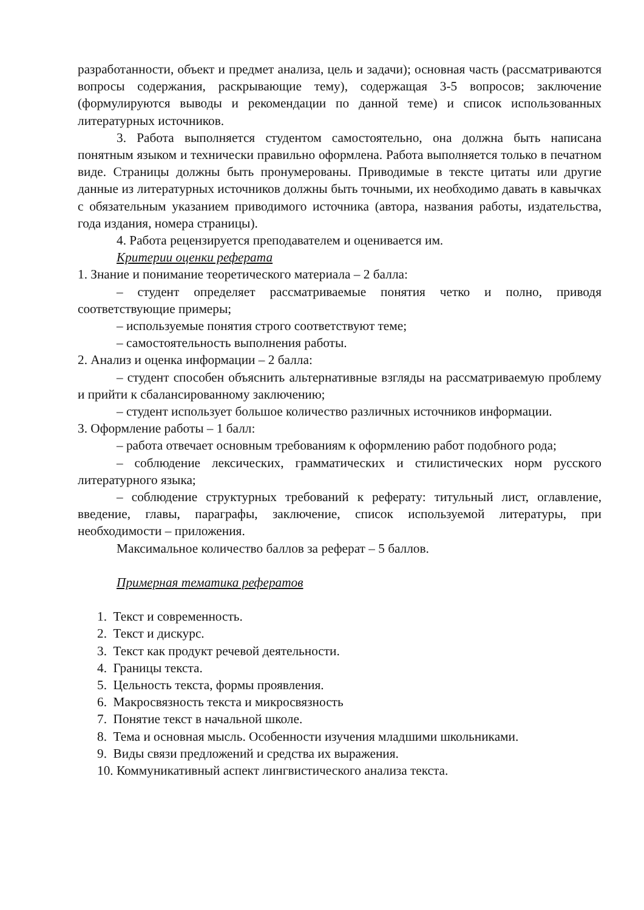разработанности, объект и предмет анализа, цель и задачи); основная часть (рассматриваются вопросы содержания, раскрывающие тему), содержащая 3-5 вопросов; заключение (формулируются выводы и рекомендации по данной теме) и список использованных литературных источников.
3. Работа выполняется студентом самостоятельно, она должна быть написана понятным языком и технически правильно оформлена. Работа выполняется только в печатном виде. Страницы должны быть пронумерованы. Приводимые в тексте цитаты или другие данные из литературных источников должны быть точными, их необходимо давать в кавычках с обязательным указанием приводимого источника (автора, названия работы, издательства, года издания, номера страницы).
4. Работа рецензируется преподавателем и оценивается им.
Критерии оценки реферата
1. Знание и понимание теоретического материала – 2 балла:
– студент определяет рассматриваемые понятия четко и полно, приводя соответствующие примеры;
– используемые понятия строго соответствуют теме;
– самостоятельность выполнения работы.
2. Анализ и оценка информации – 2 балла:
– студент способен объяснить альтернативные взгляды на рассматриваемую проблему и прийти к сбалансированному заключению;
– студент использует большое количество различных источников информации.
3. Оформление работы – 1 балл:
– работа отвечает основным требованиям к оформлению работ подобного рода;
– соблюдение лексических, грамматических и стилистических норм русского литературного языка;
– соблюдение структурных требований к реферату: титульный лист, оглавление, введение, главы, параграфы, заключение, список используемой литературы, при необходимости – приложения.
Максимальное количество баллов за реферат – 5 баллов.
Примерная тематика рефератов
1. Текст и современность.
2. Текст и дискурс.
3. Текст как продукт речевой деятельности.
4. Границы текста.
5. Цельность текста, формы проявления.
6. Макросвязность текста и микросвязность
7. Понятие текст в начальной школе.
8. Тема и основная мысль. Особенности изучения младшими школьниками.
9. Виды связи предложений и средства их выражения.
10. Коммуникативный аспект лингвистического анализа текста.